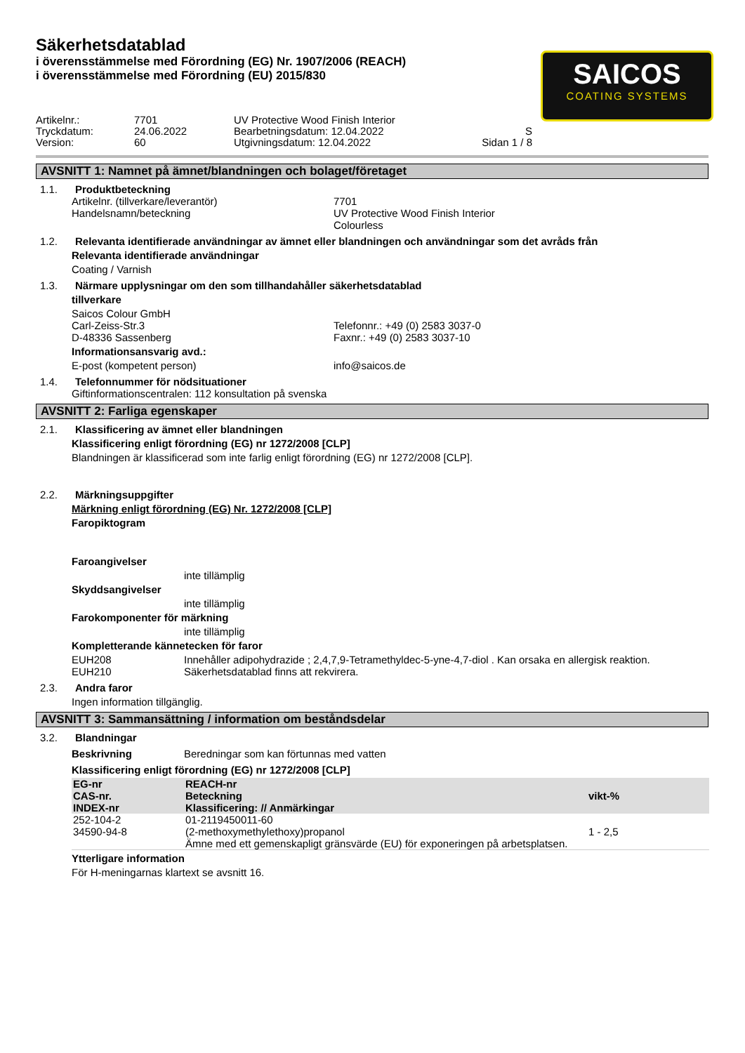Säkerhetsdatablad
i överensstämmelse med Förordning (EG) Nr. 1907/2006 (REACH)
i överensstämmelse med Förordning (EU) 2015/830
SAICOS
COATING SYSTEMS
Artikelnr.:
7701
UV Protective Wood Finish Interior
Tryckdatum:
24.06.2022
Bearbetningsdatum: 12.04.2022
S
Version:
60
Utgivningsdatum: 12.04.2022
Sidan 1 / 8
AVSNITT 1: Namnet på ämnet/blandningen och bolaget/företaget
1.1. Produktbeteckning
Artikelnr. (tillverkare/leverantör)
7701
Handelsnamn/beteckning
UV Protective Wood Finish Interior
Colourless
1.2. Relevanta identifierade användningar av ämnet eller blandningen och användningar som det avråds från
Relevanta identifierade användningar
Coating / Varnish
1.3. Närmare upplysningar om den som tillhandahåller säkerhetsdatablad
tillverkare
Saicos Colour GmbH
Carl-Zeiss-Str.3
Telefonnr.: +49 (0) 2583 3037-0
D-48336 Sassenberg
Faxnr.: +49 (0) 2583 3037-10
Informationsansvarig avd.:
E-post (kompetent person)
info@saicos.de
1.4. Telefonnummer för nödsituationer
Giftinformationscentralen: 112 konsultation på svenska
AVSNITT 2: Farliga egenskaper
2.1. Klassificering av ämnet eller blandningen
Klassificering enligt förordning (EG) nr 1272/2008 [CLP]
Blandningen är klassificerad som inte farlig enligt förordning (EG) nr 1272/2008 [CLP].
2.2. Märkningsuppgifter
Märkning enligt förordning (EG) Nr. 1272/2008 [CLP]
Faropiktogram
Faroangivelser
inte tillämplig
Skyddsangivelser
inte tillämplig
Farokomponenter för märkning
inte tillämplig
Kompletterande kännetecken för faror
EUH208
Innehåller adipohydrazide ; 2,4,7,9-Tetramethyldec-5-yne-4,7-diol . Kan orsaka en allergisk reaktion.
EUH210
Säkerhetsdatablad finns att rekvirera.
2.3. Andra faror
Ingen information tillgänglig.
AVSNITT 3: Sammansättning / information om beståndsdelar
3.2. Blandningar
Beskrivning
Beredningar som kan förtunnas med vatten
Klassificering enligt förordning (EG) nr 1272/2008 [CLP]
| EG-nr CAS-nr. INDEX-nr | REACH-nr Beteckning Klassificering: // Anmärkingar | vikt-% |
| --- | --- | --- |
| 252-104-2 34590-94-8 | 01-2119450011-60 (2-methoxymethylethoxy)propanol Ämne med ett gemenskapligt gränsvärde (EU) för exponeringen på arbetsplatsen. | 1 - 2,5 |
Ytterligare information
För H-meningarnas klartext se avsnitt 16.